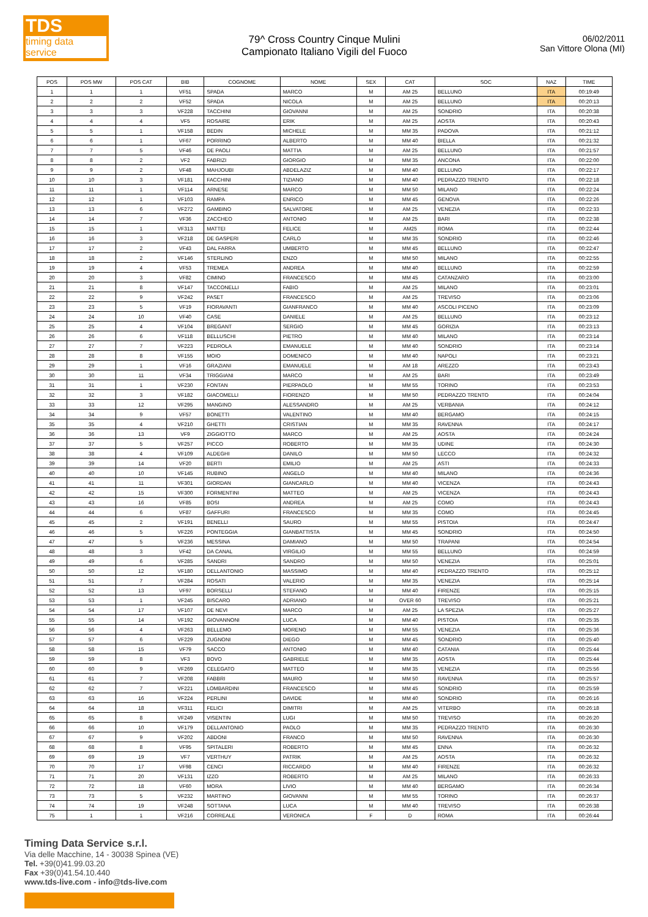TDS
timing data service
79^ Cross Country Cinque Mulini
Campionato Italiano Vigili del Fuoco
06/02/2011
San Vittore Olona (MI)
| POS | POS MW | POS CAT | BIB | COGNOME | NOME | SEX | CAT | SOC | NAZ | TIME |
| --- | --- | --- | --- | --- | --- | --- | --- | --- | --- | --- |
| 1 | 1 | 1 | VF51 | SPADA | MARCO | M | AM 25 | BELLUNO | ITA | 00:19:49 |
| 2 | 2 | 2 | VF52 | SPADA | NICOLA | M | AM 25 | BELLUNO | ITA | 00:20:13 |
| 3 | 3 | 3 | VF228 | TACCHINI | GIOVANNI | M | AM 25 | SONDRIO | ITA | 00:20:38 |
| 4 | 4 | 4 | VF5 | ROSAIRE | ERIK | M | AM 25 | AOSTA | ITA | 00:20:43 |
| 5 | 5 | 1 | VF158 | BEDIN | MICHELE | M | MM 35 | PADOVA | ITA | 00:21:12 |
| 6 | 6 | 1 | VF67 | PORRINO | ALBERTO | M | MM 40 | BIELLA | ITA | 00:21:32 |
| 7 | 7 | 5 | VF46 | DE PAOLI | MATTIA | M | AM 25 | BELLUNO | ITA | 00:21:57 |
| 8 | 8 | 2 | VF2 | FABRIZI | GIORGIO | M | MM 35 | ANCONA | ITA | 00:22:00 |
| 9 | 9 | 2 | VF48 | MAHJOUBI | ABDELAZIZ | M | MM 40 | BELLUNO | ITA | 00:22:17 |
| 10 | 10 | 3 | VF181 | FACCHINI | TIZIANO | M | MM 40 | PEDRAZZO TRENTO | ITA | 00:22:18 |
| 11 | 11 | 1 | VF114 | ARNESE | MARCO | M | MM 50 | MILANO | ITA | 00:22:24 |
| 12 | 12 | 1 | VF103 | RAMPA | ENRICO | M | MM 45 | GENOVA | ITA | 00:22:26 |
| 13 | 13 | 6 | VF272 | GAMBINO | SALVATORE | M | AM 25 | VENEZIA | ITA | 00:22:33 |
| 14 | 14 | 7 | VF36 | ZACCHEO | ANTONIO | M | AM 25 | BARI | ITA | 00:22:38 |
| 15 | 15 | 1 | VF313 | MATTEI | FELICE | M | AM25 | ROMA | ITA | 00:22:44 |
| 16 | 16 | 3 | VF218 | DE GASPERI | CARLO | M | MM 35 | SONDRIO | ITA | 00:22:46 |
| 17 | 17 | 2 | VF43 | DAL FARRA | UMBERTO | M | MM 45 | BELLUNO | ITA | 00:22:47 |
| 18 | 18 | 2 | VF146 | STERLINO | ENZO | M | MM 50 | MILANO | ITA | 00:22:55 |
| 19 | 19 | 4 | VF53 | TREMEA | ANDREA | M | MM 40 | BELLUNO | ITA | 00:22:59 |
| 20 | 20 | 3 | VF82 | CIMINO | FRANCESCO | M | MM 45 | CATANZARO | ITA | 00:23:00 |
| 21 | 21 | 8 | VF147 | TACCONELLI | FABIO | M | AM 25 | MILANO | ITA | 00:23:01 |
| 22 | 22 | 9 | VF242 | PASET | FRANCESCO | M | AM 25 | TREVISO | ITA | 00:23:06 |
| 23 | 23 | 5 | VF19 | FIORAVANTI | GIANFRANCO | M | MM 40 | ASCOLI PICENO | ITA | 00:23:09 |
| 24 | 24 | 10 | VF40 | CASE | DANIELE | M | AM 25 | BELLUNO | ITA | 00:23:12 |
| 25 | 25 | 4 | VF104 | BREGANT | SERGIO | M | MM 45 | GORIZIA | ITA | 00:23:13 |
| 26 | 26 | 6 | VF118 | BELLUSCHI | PIETRO | M | MM 40 | MILANO | ITA | 00:23:14 |
| 27 | 27 | 7 | VF223 | PEDROLA | EMANUELE | M | MM 40 | SONDRIO | ITA | 00:23:14 |
| 28 | 28 | 8 | VF155 | MOIO | DOMENICO | M | MM 40 | NAPOLI | ITA | 00:23:21 |
| 29 | 29 | 1 | VF16 | GRAZIANI | EMANUELE | M | AM 18 | AREZZO | ITA | 00:23:43 |
| 30 | 30 | 11 | VF34 | TRIGGIANI | MARCO | M | AM 25 | BARI | ITA | 00:23:49 |
| 31 | 31 | 1 | VF230 | FONTAN | PIERPAOLO | M | MM 55 | TORINO | ITA | 00:23:53 |
| 32 | 32 | 3 | VF182 | GIACOMELLI | FIORENZO | M | MM 50 | PEDRAZZO TRENTO | ITA | 00:24:04 |
| 33 | 33 | 12 | VF295 | MANGINO | ALESSANDRO | M | AM 25 | VERBANIA | ITA | 00:24:12 |
| 34 | 34 | 9 | VF57 | BONETTI | VALENTINO | M | MM 40 | BERGAMO | ITA | 00:24:15 |
| 35 | 35 | 4 | VF210 | GHETTI | CRISTIAN | M | MM 35 | RAVENNA | ITA | 00:24:17 |
| 36 | 36 | 13 | VF9 | ZIGGIOTTO | MARCO | M | AM 25 | AOSTA | ITA | 00:24:24 |
| 37 | 37 | 5 | VF257 | PICCO | ROBERTO | M | MM 35 | UDINE | ITA | 00:24:30 |
| 38 | 38 | 4 | VF109 | ALDEGHI | DANILO | M | MM 50 | LECCO | ITA | 00:24:32 |
| 39 | 39 | 14 | VF20 | BERTI | EMILIO | M | AM 25 | ASTI | ITA | 00:24:33 |
| 40 | 40 | 10 | VF145 | RUBINO | ANGELO | M | MM 40 | MILANO | ITA | 00:24:36 |
| 41 | 41 | 11 | VF301 | GIORDAN | GIANCARLO | M | MM 40 | VICENZA | ITA | 00:24:43 |
| 42 | 42 | 15 | VF300 | FORMENTINI | MATTEO | M | AM 25 | VICENZA | ITA | 00:24:43 |
| 43 | 43 | 16 | VF85 | BOSI | ANDREA | M | AM 25 | COMO | ITA | 00:24:43 |
| 44 | 44 | 6 | VF87 | GAFFURI | FRANCESCO | M | MM 35 | COMO | ITA | 00:24:45 |
| 45 | 45 | 2 | VF191 | BENELLI | SAURO | M | MM 55 | PISTOIA | ITA | 00:24:47 |
| 46 | 46 | 5 | VF226 | PONTEGGIA | GIANBATTISTA | M | MM 45 | SONDRIO | ITA | 00:24:50 |
| 47 | 47 | 5 | VF236 | MESSINA | DAMIANO | M | MM 50 | TRAPANI | ITA | 00:24:54 |
| 48 | 48 | 3 | VF42 | DA CANAL | VIRGILIO | M | MM 55 | BELLUNO | ITA | 00:24:59 |
| 49 | 49 | 6 | VF285 | SANDRI | SANDRO | M | MM 50 | VENEZIA | ITA | 00:25:01 |
| 50 | 50 | 12 | VF180 | DELLANTONIO | MASSIMO | M | MM 40 | PEDRAZZO TRENTO | ITA | 00:25:12 |
| 51 | 51 | 7 | VF284 | ROSATI | VALERIO | M | MM 35 | VENEZIA | ITA | 00:25:14 |
| 52 | 52 | 13 | VF97 | BORSELLI | STEFANO | M | MM 40 | FIRENZE | ITA | 00:25:15 |
| 53 | 53 | 1 | VF245 | BISCARO | ADRIANO | M | OVER 60 | TREVISO | ITA | 00:25:21 |
| 54 | 54 | 17 | VF107 | DE NEVI | MARCO | M | AM 25 | LA SPEZIA | ITA | 00:25:27 |
| 55 | 55 | 14 | VF192 | GIOVANNONI | LUCA | M | MM 40 | PISTOIA | ITA | 00:25:35 |
| 56 | 56 | 4 | VF263 | BELLEMO | MORENO | M | MM 55 | VENEZIA | ITA | 00:25:36 |
| 57 | 57 | 6 | VF229 | ZUGNONI | DIEGO | M | MM 45 | SONDRIO | ITA | 00:25:40 |
| 58 | 58 | 15 | VF79 | SACCO | ANTONIO | M | MM 40 | CATANIA | ITA | 00:25:44 |
| 59 | 59 | 8 | VF3 | BOVO | GABRIELE | M | MM 35 | AOSTA | ITA | 00:25:44 |
| 60 | 60 | 9 | VF269 | CELEGATO | MATTEO | M | MM 35 | VENEZIA | ITA | 00:25:56 |
| 61 | 61 | 7 | VF208 | FABBRI | MAURO | M | MM 50 | RAVENNA | ITA | 00:25:57 |
| 62 | 62 | 7 | VF221 | LOMBARDINI | FRANCESCO | M | MM 45 | SONDRIO | ITA | 00:25:59 |
| 63 | 63 | 16 | VF224 | PERLINI | DAVIDE | M | MM 40 | SONDRIO | ITA | 00:26:16 |
| 64 | 64 | 18 | VF311 | FELICI | DIMITRI | M | AM 25 | VITERBO | ITA | 00:26:18 |
| 65 | 65 | 8 | VF249 | VISENTIN | LUGI | M | MM 50 | TREVISO | ITA | 00:26:20 |
| 66 | 66 | 10 | VF179 | DELLANTONIO | PAOLO | M | MM 35 | PEDRAZZO TRENTO | ITA | 00:26:30 |
| 67 | 67 | 9 | VF202 | ABDONI | FRANCO | M | MM 50 | RAVENNA | ITA | 00:26:30 |
| 68 | 68 | 8 | VF95 | SPITALERI | ROBERTO | M | MM 45 | ENNA | ITA | 00:26:32 |
| 69 | 69 | 19 | VF7 | VERTHUY | PATRIK | M | AM 25 | AOSTA | ITA | 00:26:32 |
| 70 | 70 | 17 | VF98 | CENCI | RICCARDO | M | MM 40 | FIRENZE | ITA | 00:26:32 |
| 71 | 71 | 20 | VF131 | IZZO | ROBERTO | M | AM 25 | MILANO | ITA | 00:26:33 |
| 72 | 72 | 18 | VF60 | MORA | LIVIO | M | MM 40 | BERGAMO | ITA | 00:26:34 |
| 73 | 73 | 5 | VF232 | MARTINO | GIOVANNI | M | MM 55 | TORINO | ITA | 00:26:37 |
| 74 | 74 | 19 | VF248 | SOTTANA | LUCA | M | MM 40 | TREVISO | ITA | 00:26:38 |
| 75 | 1 | 1 | VF216 | CORREALE | VERONICA | F | D | ROMA | ITA | 00:26:44 |
Timing Data Service s.r.l.
Via delle Macchine, 14 - 30038 Spinea (VE)
Tel. +39(0)41.99.03.20
Fax +39(0)41.54.10.440
www.tds-live.com - info@tds-live.com